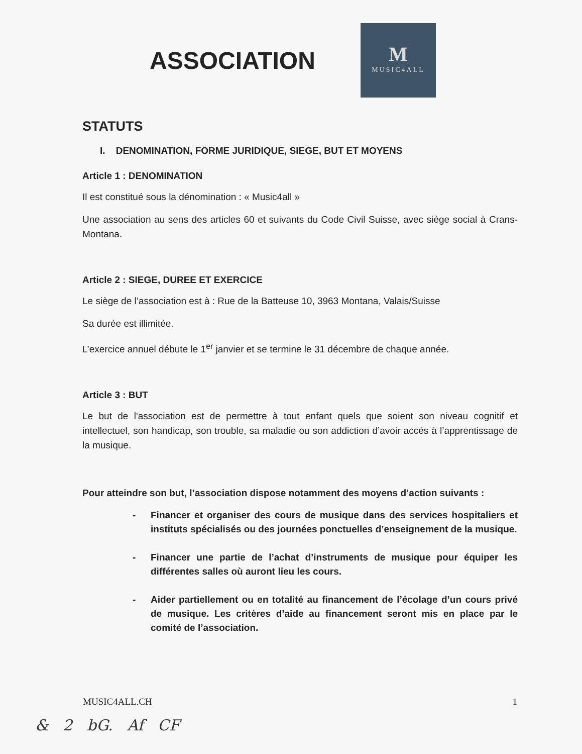ASSOCIATION
M
MUSIC4ALL
STATUTS
I. DENOMINATION, FORME JURIDIQUE, SIEGE, BUT ET MOYENS
Article 1 : DENOMINATION
Il est constitué sous la dénomination : « Music4all »
Une association au sens des articles 60 et suivants du Code Civil Suisse, avec siège social à Crans-Montana.
Article 2 : SIEGE, DUREE ET EXERCICE
Le siège de l’association est à : Rue de la Batteuse 10, 3963 Montana, Valais/Suisse
Sa durée est illimitée.
L’exercice annuel débute le 1<sup>er</sup> janvier et se termine le 31 décembre de chaque année.
Article 3 : BUT
Le but de l'association est de permettre à tout enfant quels que soient son niveau cognitif et intellectuel, son handicap, son trouble, sa maladie ou son addiction d’avoir accès à l’apprentissage de la musique.
Pour atteindre son but, l’association dispose notamment des moyens d’action suivants :
- Financer et organiser des cours de musique dans des services hospitaliers et instituts spécialisés ou des journées ponctuelles d’enseignement de la musique.
- Financer une partie de l’achat d’instruments de musique pour équiper les différentes salles où auront lieu les cours.
- Aider partiellement ou en totalité au financement de l’écolage d’un cours privé de musique. Les critères d’aide au financement seront mis en place par le comité de l’association.
MUSIC4ALL.CH 1
& 2 bG. Af CF